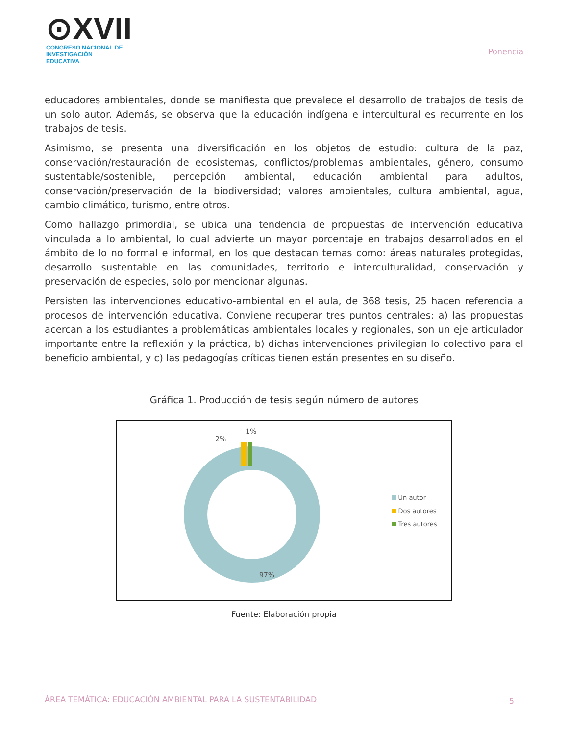⊙XVII
CONGRESO NACIONAL DE
INVESTIGACIÓN EDUCATIVA
Ponencia
educadores ambientales, donde se manifiesta que prevalece el desarrollo de trabajos de tesis de un solo autor. Además, se observa que la educación indígena e intercultural es recurrente en los trabajos de tesis.
Asimismo, se presenta una diversificación en los objetos de estudio: cultura de la paz, conservación/restauración de ecosistemas, conflictos/problemas ambientales, género, consumo sustentable/sostenible, percepción ambiental, educación ambiental para adultos, conservación/preservación de la biodiversidad; valores ambientales, cultura ambiental, agua, cambio climático, turismo, entre otros.
Como hallazgo primordial, se ubica una tendencia de propuestas de intervención educativa vinculada a lo ambiental, lo cual advierte un mayor porcentaje en trabajos desarrollados en el ámbito de lo no formal e informal, en los que destacan temas como: áreas naturales protegidas, desarrollo sustentable en las comunidades, territorio e interculturalidad, conservación y preservación de especies, solo por mencionar algunas.
Persisten las intervenciones educativo-ambiental en el aula, de 368 tesis, 25 hacen referencia a procesos de intervención educativa. Conviene recuperar tres puntos centrales: a) las propuestas acercan a los estudiantes a problemáticas ambientales locales y regionales, son un eje articulador importante entre la reflexión y la práctica, b) dichas intervenciones privilegian lo colectivo para el beneficio ambiental, y c) las pedagogías críticas tienen están presentes en su diseño.
Gráfica 1. Producción de tesis según número de autores
2%
1%
97%
Un autor
Dos autores
Tres autores
Fuente: Elaboración propia
ÁREA TEMÁTICA: EDUCACIÓN AMBIENTAL PARA LA SUSTENTABILIDAD 5